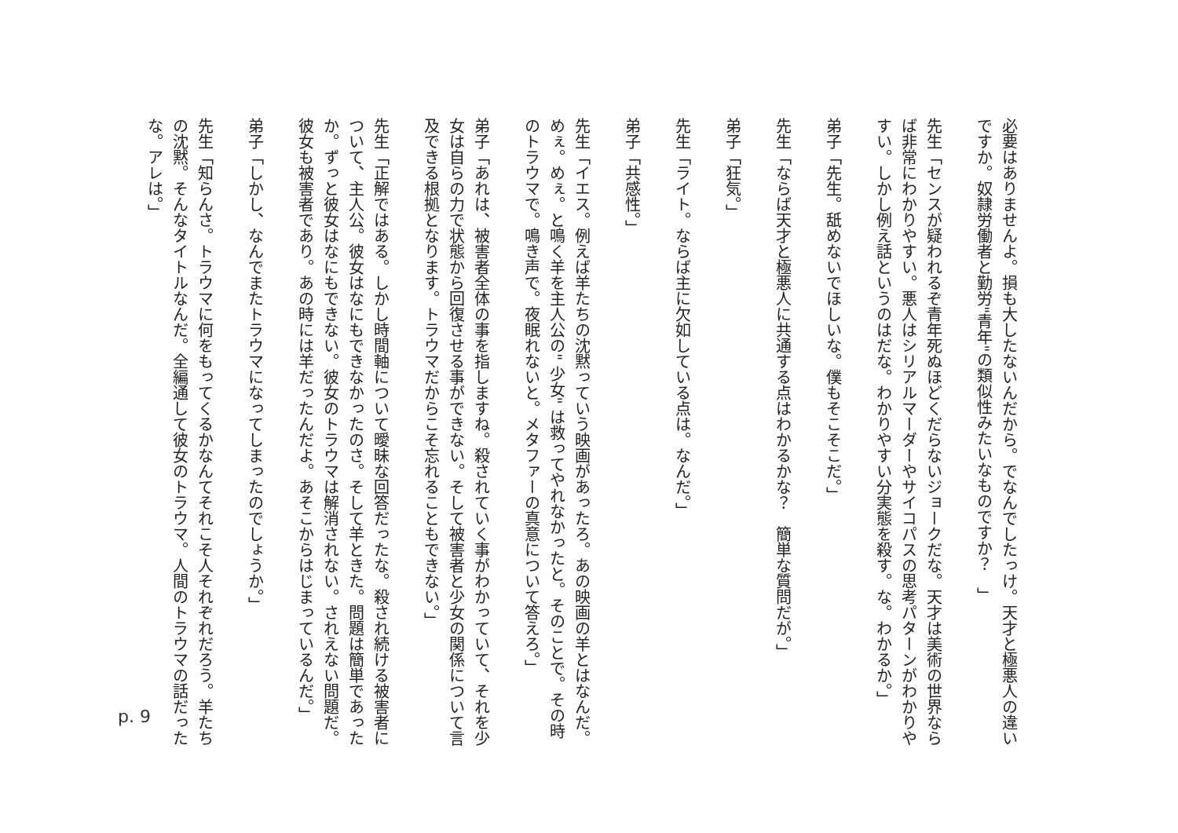必要はありませんよ。損も大したないんだから。でなんでしたっけ。天才と極悪人の違いですか。奴隷労働者と勤労"青年"の類似性みたいなものですか？　」
先生「センスが疑われるぞ青年死ぬほどくだらないジョークだな。天才は美術の世界ならば非常にわかりやすい。悪人はシリアルマーダーやサイコパスの思考パターンがわかりやすい。しかし例え話というのはだな。わかりやすい分実態を殺す。な。わかるか。」
弟子「先生。舐めないでほしいな。僕もそこそこだ。」
先生「ならば天才と極悪人に共通する点はわかるかな？　簡単な質問だが。」
弟子「狂気。」
先生「ライト。ならば主に欠如している点は。なんだ。」
弟子「共感性。」
先生「イエス。例えば羊たちの沈黙っていう映画があったろ。あの映画の羊とはなんだ。めぇ。めぇ。と鳴く羊を主人公の" 少女" は救ってやれなかったと。そのことで。その時のトラウマで。鳴き声で。夜眠れないと。メタファーの真意について答えろ。」
弟子「あれは、被害者全体の事を指しますね。殺されていく事がわかっていて、それを少女は自らの力で状態から回復させる事ができない。そして被害者と少女の関係について言及できる根拠となります。トラウマだからこそ忘れることもできない。」
先生「正解ではある。しかし時間軸について曖昧な回答だったな。殺され続ける被害者について、主人公。彼女はなにもできなかったのさ。そして羊ときた。問題は簡単であったか。ずっと彼女はなにもできない。彼女のトラウマは解消されない。されえない問題だ。彼女も被害者であり。あの時には羊だったんだよ。あそこからはじまっているんだ。」
弟子「しかし、なんでまたトラウマになってしまったのでしょうか。」
先生「知らんさ。トラウマに何をもってくるかなんてそれこそ人それぞれだろう。羊たちの沈黙。そんなタイトルなんだ。全編通して彼女のトラウマ。人間のトラウマの話だったな。アレは。」
p. 9